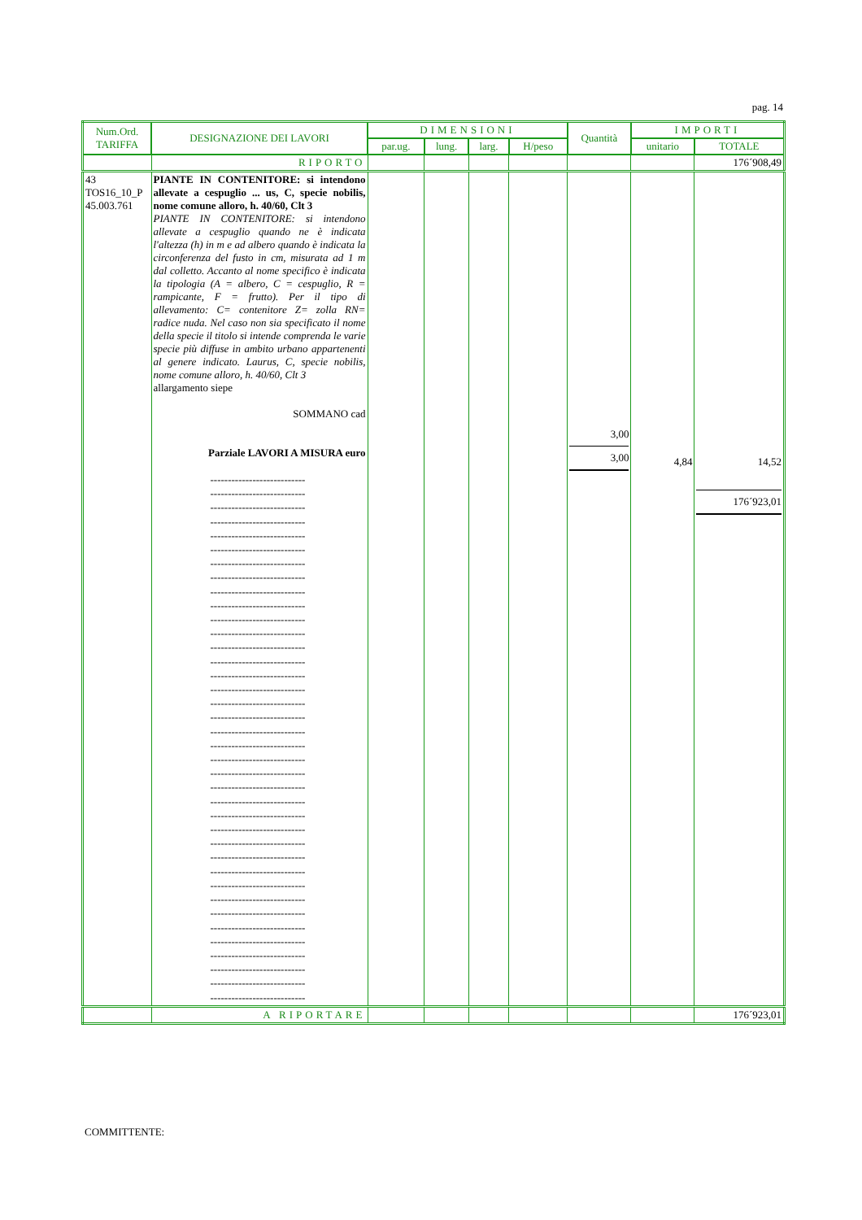pag. 14
| Num.Ord. TARIFFA | DESIGNAZIONE DEI LAVORI | DIMENSIONI | | | | Quantità | IMPORTI | |
| --- | --- | --- | --- | --- | --- | --- | --- | --- |
| | | par.ug. | lung. | larg. | H/peso | | unitario | TOTALE |
| | RIPORTO | | | | | | | 176´908,49 |
| 43 TOS16_10_P 45.003.761 | PIANTE IN CONTENITORE: si intendono allevate a cespuglio ... us, C, specie nobilis, nome comune alloro, h. 40/60, Clt 3 PIANTE IN CONTENITORE: si intendono allevate a cespuglio quando ne è indicata l'altezza (h) in m e ad albero quando è indicata la circonferenza del fusto in cm, misurata ad 1 m dal colletto. Accanto al nome specifico è indicata la tipologia (A = albero, C = cespuglio, R = rampicante, F = frutto). Per il tipo di allevamento: C= contenitore Z= zolla RN= radice nuda. Nel caso non sia specificato il nome della specie il titolo si intende comprenda le varie specie più diffuse in ambito urbano appartenenti al genere indicato. Laurus, C, specie nobilis, nome comune alloro, h. 40/60, Clt 3 allargamento siepe SOMMANO cad Parziale LAVORI A MISURA euro --------------------------- --------------------------- --------------------------- --------------------------- --------------------------- --------------------------- --------------------------- --------------------------- --------------------------- --------------------------- --------------------------- --------------------------- --------------------------- --------------------------- --------------------------- --------------------------- --------------------------- --------------------------- --------------------------- --------------------------- --------------------------- --------------------------- --------------------------- --------------------------- --------------------------- --------------------------- --------------------------- --------------------------- --------------------------- --------------------------- --------------------------- --------------------------- --------------------------- --------------------------- --------------------------- --------------------------- --------------------------- --------------------------- | | | | | 3,00 3,00 | 4,84 | 14,52 176´923,01 |
| | A RIPORTARE | | | | | | | 176´923,01 |
COMMITTENTE: